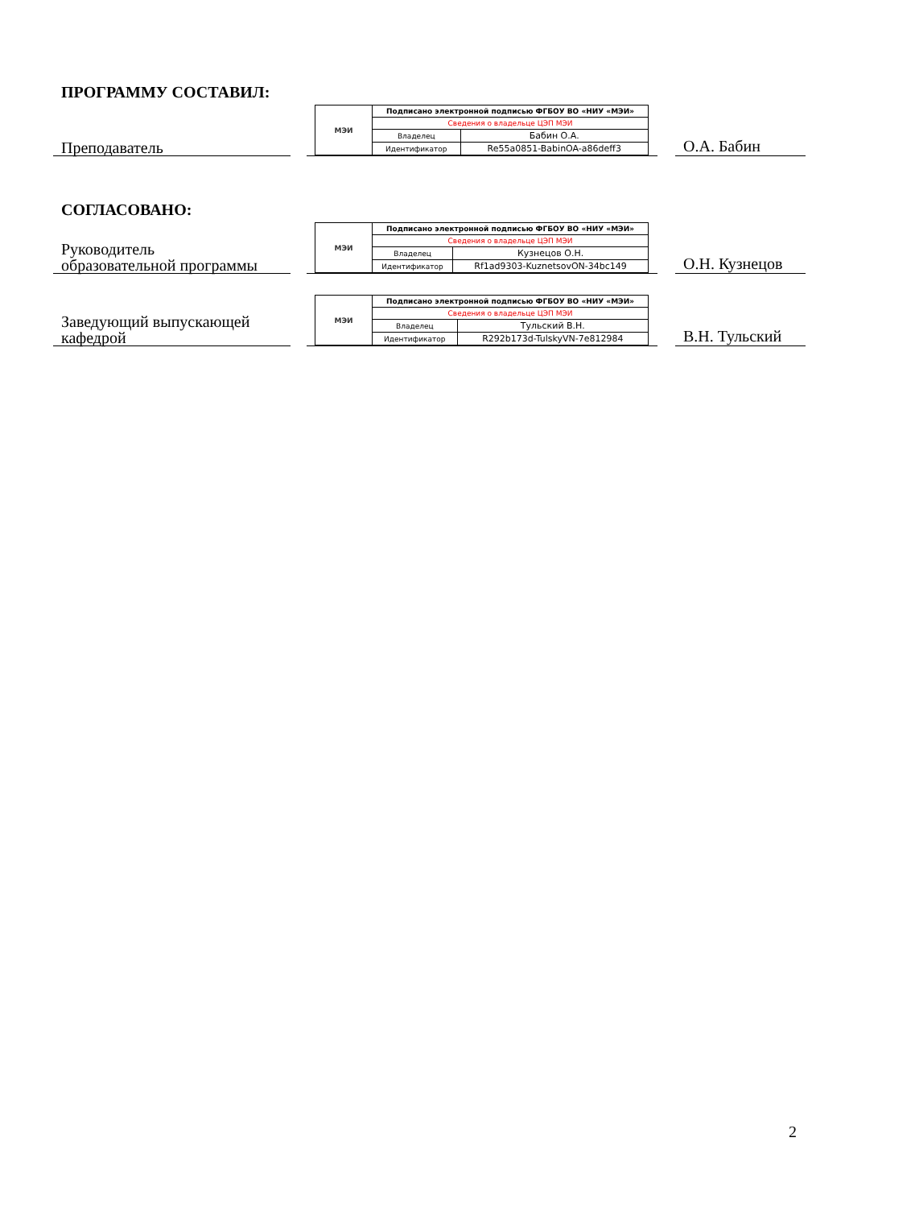ПРОГРАММУ СОСТАВИЛ:
Преподаватель
| МЭИ | Подписано электронной подписью ФГБОУ ВО «НИУ «МЭИ» | |
| | Сведения о владельце ЦЭП МЭИ | |
| | Владелец | Бабин О.А. |
| | Идентификатор | Re55a0851-BabinOA-a86deff3 |
О.А. Бабин
СОГЛАСОВАНО:
Руководитель
образовательной программы
| МЭИ | Подписано электронной подписью ФГБОУ ВО «НИУ «МЭИ» | |
| | Сведения о владельце ЦЭП МЭИ | |
| | Владелец | Кузнецов О.Н. |
| | Идентификатор | Rf1ad9303-KuznetsovON-34bc149 |
О.Н. Кузнецов
Заведующий выпускающей
кафедрой
| МЭИ | Подписано электронной подписью ФГБОУ ВО «НИУ «МЭИ» | |
| | Сведения о владельце ЦЭП МЭИ | |
| | Владелец | Тульский В.Н. |
| | Идентификатор | R292b173d-TulskyVN-7e812984 |
В.Н. Тульский
2